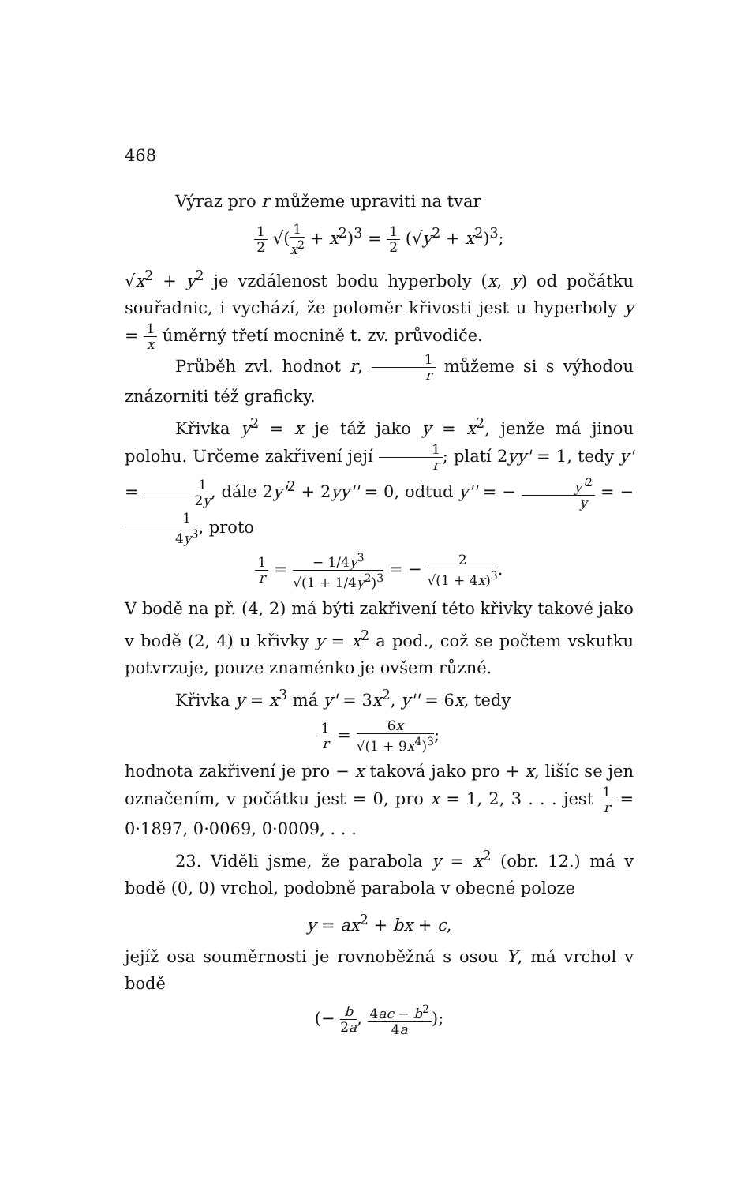468
Výraz pro r můžeme upraviti na tvar
1 2 √(1 x<sup>2</sup> + x<sup>2</sup>)<sup>3</sup> = 1 2 (√y<sup>2</sup> + x<sup>2</sup>)<sup>3</sup>;
√x<sup>2</sup> + y<sup>2</sup> je vzdálenost bodu hyperboly (x, y) od počátku souřadnic, i vychází, že poloměr křivosti jest u hyperboly y = 1 x úměrný třetí mocnině t. zv. průvodiče.
Průběh zvl. hodnot r, 1 r můžeme si s výhodou znázorniti též graficky.
Křivka y<sup>2</sup> = x je táž jako y = x<sup>2</sup>, jenže má jinou polohu. Určeme zakřivení její 1 r; platí 2yy' = 1, tedy y' = 1 2y, dále 2y'<sup>2</sup> + 2yy'' = 0, odtud y'' = − y'<sup>2</sup> y = − 1 4y<sup>3</sup>, proto
1 r = − 1/4y<sup>3</sup> √(1 + 1/4y<sup>2</sup>)<sup>3</sup> = − 2 √(1 + 4x)<sup>3</sup>.
V bodě na př. (4, 2) má býti zakřivení této křivky takové jako v bodě (2, 4) u křivky y = x<sup>2</sup> a pod., což se počtem vskutku potvrzuje, pouze znaménko je ovšem různé.
Křivka y = x<sup>3</sup> má y' = 3x<sup>2</sup>, y'' = 6x, tedy
1 r = 6x √(1 + 9x<sup>4</sup>)<sup>3</sup>;
hodnota zakřivení je pro − x taková jako pro + x, lišíc se jen označením, v počátku jest = 0, pro x = 1, 2, 3 . . . jest 1 r = 0·1897, 0·0069, 0·0009, . . .
23. Viděli jsme, že parabola y = x<sup>2</sup> (obr. 12.) má v bodě (0, 0) vrchol, podobně parabola v obecné poloze
y = ax<sup>2</sup> + bx + c,
jejíž osa souměrnosti je rovnoběžná s osou Y, má vrchol v bodě
(− b 2a, 4ac − b<sup>2</sup> 4a);